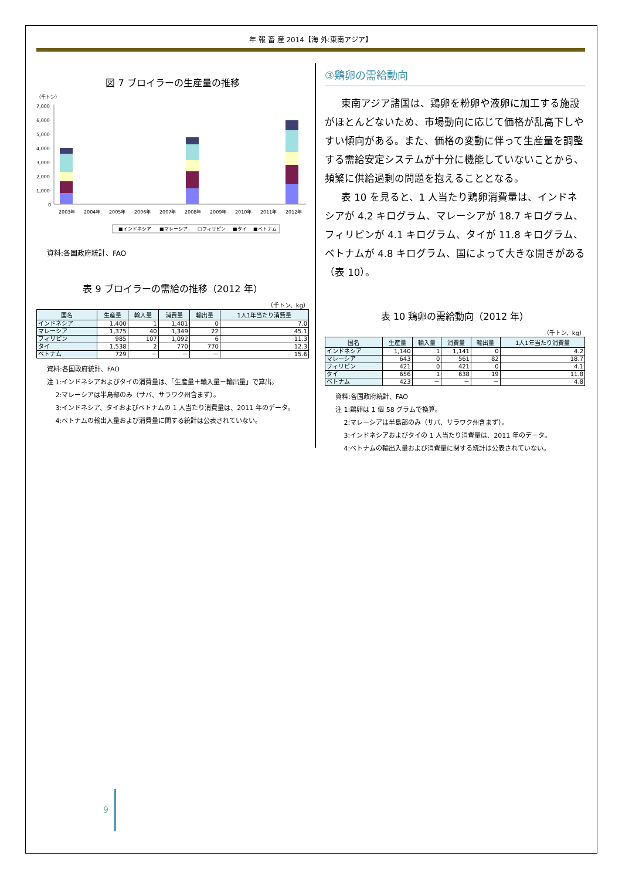年 報 畜 産 2014【海 外:東南アジア】
図 7 ブロイラーの生産量の推移
（千トン）
7,000
6,000
5,000
4,000
3,000
2,000
1,000
0
2003年
2004年
2005年
2006年
2007年
2008年
2009年
2010年
2011年
2012年
■インドネシア
■マレーシア
□フィリピン
■タイ
■ベトナム
資料:各国政府統計、FAO
表 9 ブロイラーの需給の推移（2012 年）
（千トン、kg）
| 国名 | 生産量 | 輸入量 | 消費量 | 輸出量 | 1人1年当たり消費量 |
| --- | --- | --- | --- | --- | --- |
| インドネシア | 1,400 | 1 | 1,401 | 0 | 7.0 |
| マレーシア | 1,375 | 40 | 1,349 | 22 | 45.1 |
| フィリピン | 985 | 107 | 1,092 | 6 | 11.3 |
| タイ | 1,538 | 2 | 770 | 770 | 12.3 |
| ベトナム | 729 | － | － | － | 15.6 |
資料:各国政府統計、FAO
注 1:インドネシアおよびタイの消費量は、「生産量＋輸入量－輸出量」で算出。
　 2:マレーシアは半島部のみ（サバ、サラワク州含まず）。
　 3:インドネシア、タイおよびベトナムの 1 人当たり消費量は、2011 年のデータ。
　 4:ベトナムの輸出入量および消費量に関する統計は公表されていない。
③鶏卵の需給動向
東南アジア諸国は、鶏卵を粉卵や液卵に加工する施設がほとんどないため、市場動向に応じて価格が乱高下しやすい傾向がある。また、価格の変動に伴って生産量を調整する需給安定システムが十分に機能していないことから、頻繁に供給過剰の問題を抱えることとなる。
表 10 を見ると、1 人当たり鶏卵消費量は、インドネシアが 4.2 キログラム、マレーシアが 18.7 キログラム、フィリピンが 4.1 キログラム、タイが 11.8 キログラム、ベトナムが 4.8 キログラム、国によって大きな開きがある（表 10）。
表 10 鶏卵の需給動向（2012 年）
（千トン、kg）
| 国名 | 生産量 | 輸入量 | 消費量 | 輸出量 | 1人1年当たり消費量 |
| --- | --- | --- | --- | --- | --- |
| インドネシア | 1,140 | 1 | 1,141 | 0 | 4.2 |
| マレーシア | 643 | 0 | 561 | 82 | 18.7 |
| フィリピン | 421 | 0 | 421 | 0 | 4.1 |
| タイ | 656 | 1 | 638 | 19 | 11.8 |
| ベトナム | 423 | － | － | － | 4.8 |
資料:各国政府統計、FAO
注 1:鶏卵は 1 個 58 グラムで換算。
　 2:マレーシアは半島部のみ（サバ、サラワク州含まず）。
　 3:インドネシアおよびタイの 1 人当たり消費量は、2011 年のデータ。
　 4:ベトナムの輸出入量および消費量に関する統計は公表されていない。
9